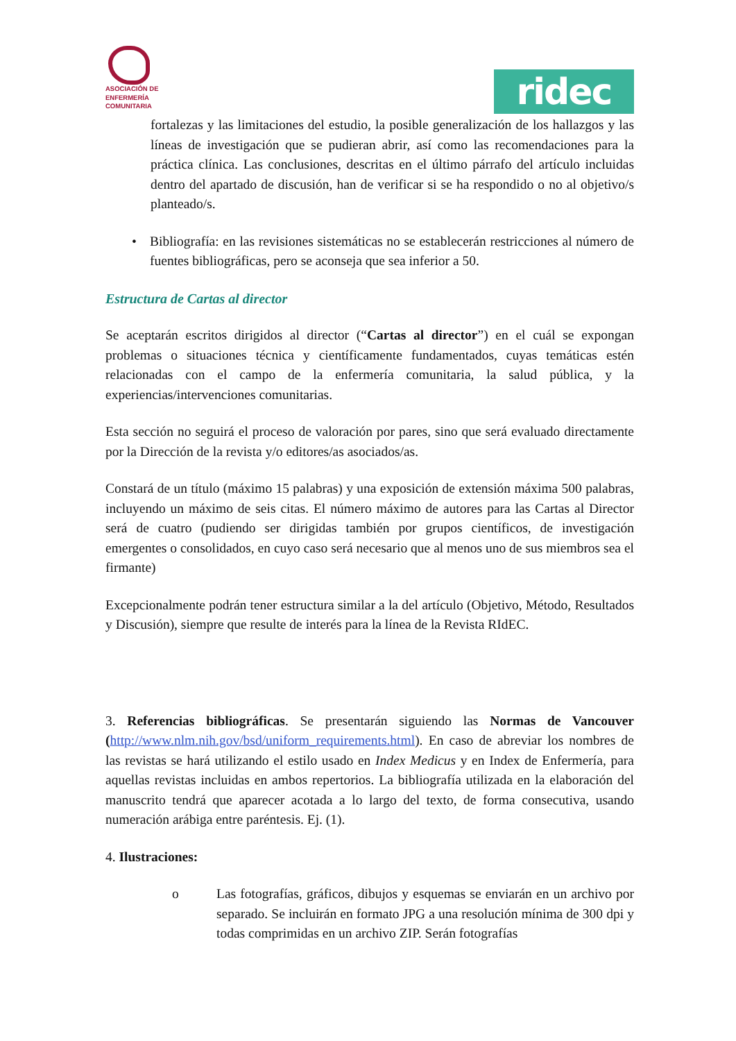ASOCIACIÓN DE
ENFERMERÍA
COMUNITARIA
ridec
fortalezas y las limitaciones del estudio, la posible generalización de los hallazgos y las líneas de investigación que se pudieran abrir, así como las recomendaciones para la práctica clínica. Las conclusiones, descritas en el último párrafo del artículo incluidas dentro del apartado de discusión, han de verificar si se ha respondido o no al objetivo/s planteado/s.
• Bibliografía: en las revisiones sistemáticas no se establecerán restricciones al número de fuentes bibliográficas, pero se aconseja que sea inferior a 50.
Estructura de Cartas al director
Se aceptarán escritos dirigidos al director (“Cartas al director”) en el cuál se expongan problemas o situaciones técnica y científicamente fundamentados, cuyas temáticas estén relacionadas con el campo de la enfermería comunitaria, la salud pública, y la experiencias/intervenciones comunitarias.
Esta sección no seguirá el proceso de valoración por pares, sino que será evaluado directamente por la Dirección de la revista y/o editores/as asociados/as.
Constará de un título (máximo 15 palabras) y una exposición de extensión máxima 500 palabras, incluyendo un máximo de seis citas. El número máximo de autores para las Cartas al Director será de cuatro (pudiendo ser dirigidas también por grupos científicos, de investigación emergentes o consolidados, en cuyo caso será necesario que al menos uno de sus miembros sea el firmante)
Excepcionalmente podrán tener estructura similar a la del artículo (Objetivo, Método, Resultados y Discusión), siempre que resulte de interés para la línea de la Revista RIdEC.
3. Referencias bibliográficas. Se presentarán siguiendo las Normas de Vancouver (http://www.nlm.nih.gov/bsd/uniform_requirements.html). En caso de abreviar los nombres de las revistas se hará utilizando el estilo usado en Index Medicus y en Index de Enfermería, para aquellas revistas incluidas en ambos repertorios. La bibliografía utilizada en la elaboración del manuscrito tendrá que aparecer acotada a lo largo del texto, de forma consecutiva, usando numeración arábiga entre paréntesis. Ej. (1).
4. Ilustraciones:
o Las fotografías, gráficos, dibujos y esquemas se enviarán en un archivo por separado. Se incluirán en formato JPG a una resolución mínima de 300 dpi y todas comprimidas en un archivo ZIP. Serán fotografías